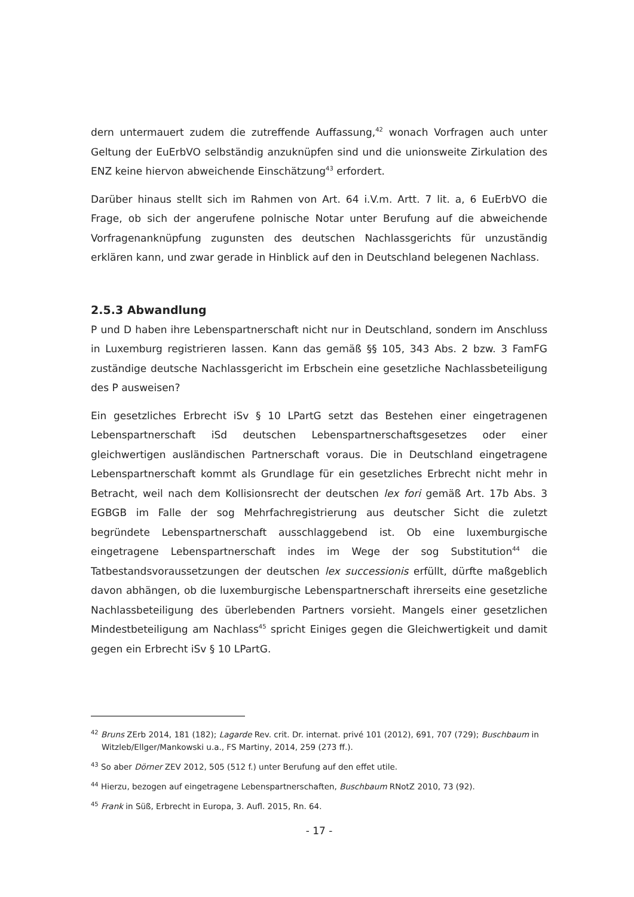dern untermauert zudem die zutreffende Auffassung,<sup>42</sup> wonach Vorfragen auch unter Geltung der EuErbVO selbständig anzuknüpfen sind und die unionsweite Zirkulation des ENZ keine hiervon abweichende Einschätzung<sup>43</sup> erfordert.
Darüber hinaus stellt sich im Rahmen von Art. 64 i.V.m. Artt. 7 lit. a, 6 EuErbVO die Frage, ob sich der angerufene polnische Notar unter Berufung auf die abweichende Vorfragenanknüpfung zugunsten des deutschen Nachlassgerichts für unzuständig erklären kann, und zwar gerade in Hinblick auf den in Deutschland belegenen Nachlass.
2.5.3 Abwandlung
P und D haben ihre Lebenspartnerschaft nicht nur in Deutschland, sondern im Anschluss in Luxemburg registrieren lassen. Kann das gemäß §§ 105, 343 Abs. 2 bzw. 3 FamFG zuständige deutsche Nachlassgericht im Erbschein eine gesetzliche Nachlassbeteiligung des P ausweisen?
Ein gesetzliches Erbrecht iSv § 10 LPartG setzt das Bestehen einer eingetragenen Lebenspartnerschaft iSd deutschen Lebenspartnerschaftsgesetzes oder einer gleichwertigen ausländischen Partnerschaft voraus. Die in Deutschland eingetragene Lebenspartnerschaft kommt als Grundlage für ein gesetzliches Erbrecht nicht mehr in Betracht, weil nach dem Kollisionsrecht der deutschen lex fori gemäß Art. 17b Abs. 3 EGBGB im Falle der sog Mehrfachregistrierung aus deutscher Sicht die zuletzt begründete Lebenspartnerschaft ausschlaggebend ist. Ob eine luxemburgische eingetragene Lebenspartnerschaft indes im Wege der sog Substitution<sup>44</sup> die Tatbestandsvoraussetzungen der deutschen lex successionis erfüllt, dürfte maßgeblich davon abhängen, ob die luxemburgische Lebenspartnerschaft ihrerseits eine gesetzliche Nachlassbeteiligung des überlebenden Partners vorsieht. Mangels einer gesetzlichen Mindestbeteiligung am Nachlass<sup>45</sup> spricht Einiges gegen die Gleichwertigkeit und damit gegen ein Erbrecht iSv § 10 LPartG.
<sup>42</sup> Bruns ZErb 2014, 181 (182); Lagarde Rev. crit. Dr. internat. privé 101 (2012), 691, 707 (729); Buschbaum in Witzleb/Ellger/Mankowski u.a., FS Martiny, 2014, 259 (273 ff.).
<sup>43</sup> So aber Dörner ZEV 2012, 505 (512 f.) unter Berufung auf den effet utile.
<sup>44</sup> Hierzu, bezogen auf eingetragene Lebenspartnerschaften, Buschbaum RNotZ 2010, 73 (92).
<sup>45</sup> Frank in Süß, Erbrecht in Europa, 3. Aufl. 2015, Rn. 64.
- 17 -